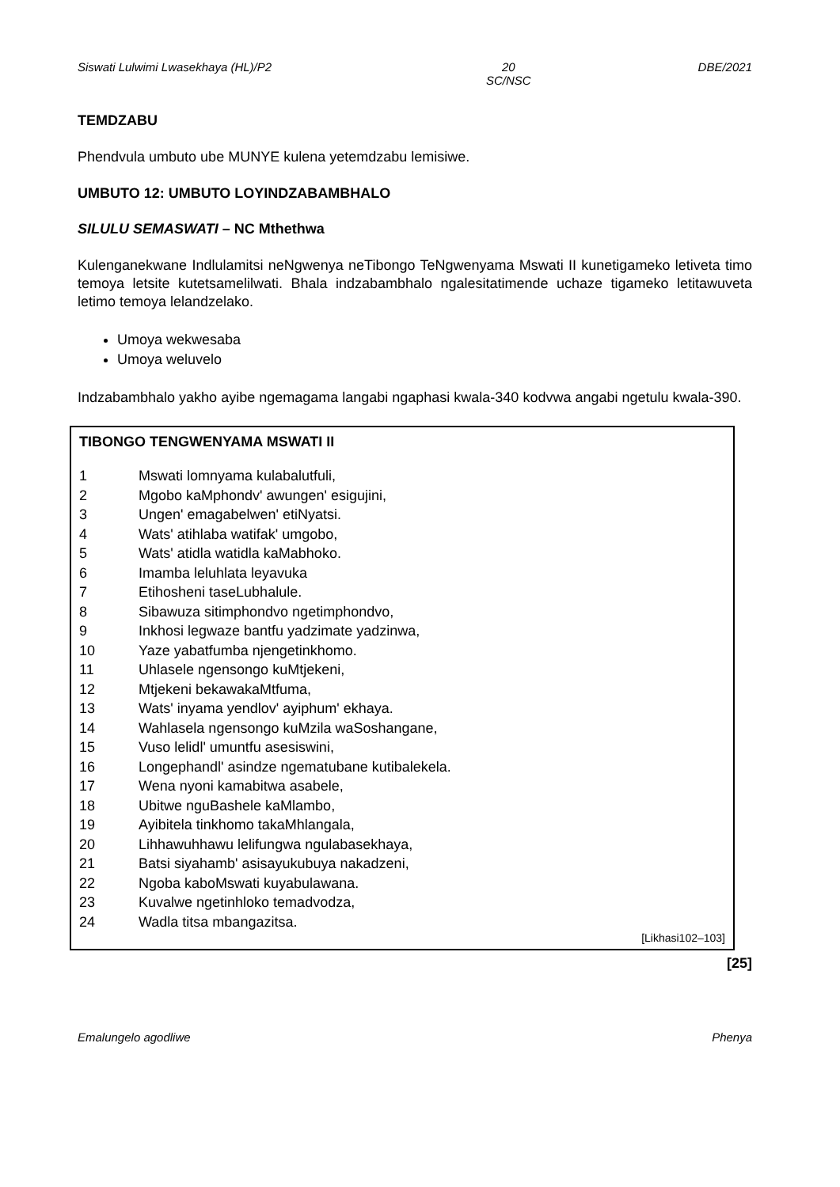Siswati Lulwimi Lwasekhaya (HL)/P2 20
SC/NSC DBE/2021
TEMDZABU
Phendvula umbuto ube MUNYE kulena yetemdzabu lemisiwe.
UMBUTO 12: UMBUTO LOYINDZABAMBHALO
SILULU SEMASWATI – NC Mthethwa
Kulenganekwane Indlulamitsi neNgwenya neTibongo TeNgwenyama Mswati II kunetigameko letiveta timo temoya letsite kutetsamelilwati. Bhala indzabambhalo ngalesitatimende uchaze tigameko letitawuveta letimo temoya lelandzelako.
Umoya wekwesaba
Umoya weluvelo
Indzabambhalo yakho ayibe ngemagama langabi ngaphasi kwala-340 kodvwa angabi ngetulu kwala-390.
TIBONGO TENGWENYAMA MSWATI II
1 Mswati lomnyama kulabalutfuli,
2 Mgobo kaMphondv' awungen' esigujini,
3 Ungen' emagabelwen' etiNyatsi.
4 Wats' atihlaba watifak' umgobo,
5 Wats' atidla watidla kaMabhoko.
6 Imamba leluhlata leyavuka
7 Etihosheni taseLubhalule.
8 Sibawuza sitimphondvo ngetimphondvo,
9 Inkhosi legwaze bantfu yadzimate yadzinwa,
10 Yaze yabatfumba njengetinkhomo.
11 Uhlasele ngensongo kuMtjekeni,
12 Mtjekeni bekawakaMtfuma,
13 Wats' inyama yendlov' ayiphum' ekhaya.
14 Wahlasela ngensongo kuMzila waSoshangane,
15 Vuso lelidl' umuntfu asesiswini,
16 Longephandl' asindze ngematubane kutibalekela.
17 Wena nyoni kamabitwa asabele,
18 Ubitwe nguBashele kaMlambo,
19 Ayibitela tinkhomo takaMhlangala,
20 Lihhawuhhawu lelifungwa ngulabasekhaya,
21 Batsi siyahamb' asisayukubuya nakadzeni,
22 Ngoba kaboMswati kuyabulawana.
23 Kuvalwe ngetinhloko temadvodza,
24 Wadla titsa mbangazitsa.
[Likhasi102–103]
[25]
Emalungelo agodliwe Phenya